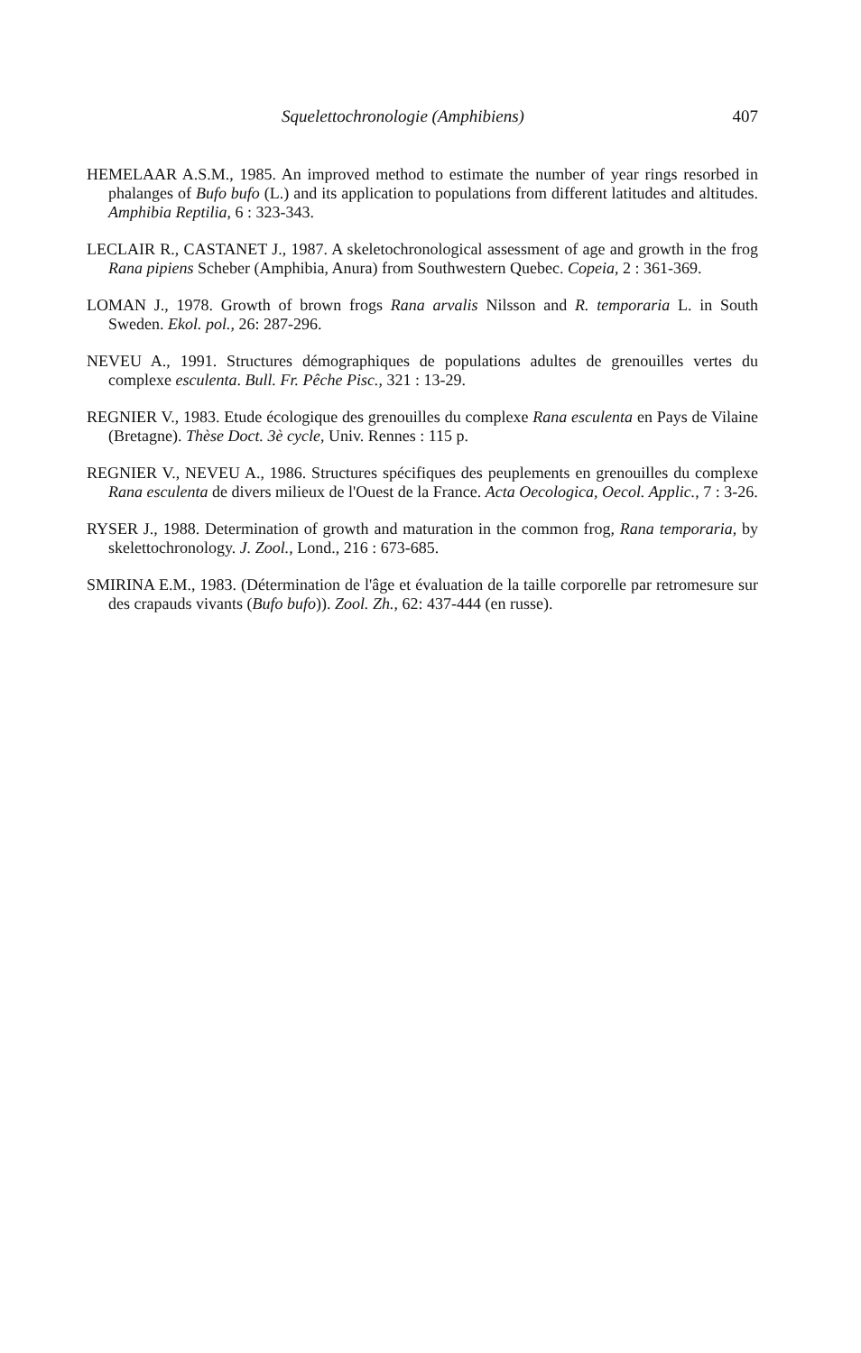Squelettochronologie (Amphibiens) 407
HEMELAAR A.S.M., 1985. An improved method to estimate the number of year rings resorbed in phalanges of Bufo bufo (L.) and its application to populations from different latitudes and altitudes. Amphibia Reptilia, 6 : 323-343.
LECLAIR R., CASTANET J., 1987. A skeletochronological assessment of age and growth in the frog Rana pipiens Scheber (Amphibia, Anura) from Southwestern Quebec. Copeia, 2 : 361-369.
LOMAN J., 1978. Growth of brown frogs Rana arvalis Nilsson and R. temporaria L. in South Sweden. Ekol. pol., 26: 287-296.
NEVEU A., 1991. Structures démographiques de populations adultes de grenouilles vertes du complexe esculenta. Bull. Fr. Pêche Pisc., 321 : 13-29.
REGNIER V., 1983. Etude écologique des grenouilles du complexe Rana esculenta en Pays de Vilaine (Bretagne). Thèse Doct. 3è cycle, Univ. Rennes : 115 p.
REGNIER V., NEVEU A., 1986. Structures spécifiques des peuplements en grenouilles du complexe Rana esculenta de divers milieux de l'Ouest de la France. Acta Oecologica, Oecol. Applic., 7 : 3-26.
RYSER J., 1988. Determination of growth and maturation in the common frog, Rana temporaria, by skelettochronology. J. Zool., Lond., 216 : 673-685.
SMIRINA E.M., 1983. (Détermination de l'âge et évaluation de la taille corporelle par retromesure sur des crapauds vivants (Bufo bufo)). Zool. Zh., 62: 437-444 (en russe).